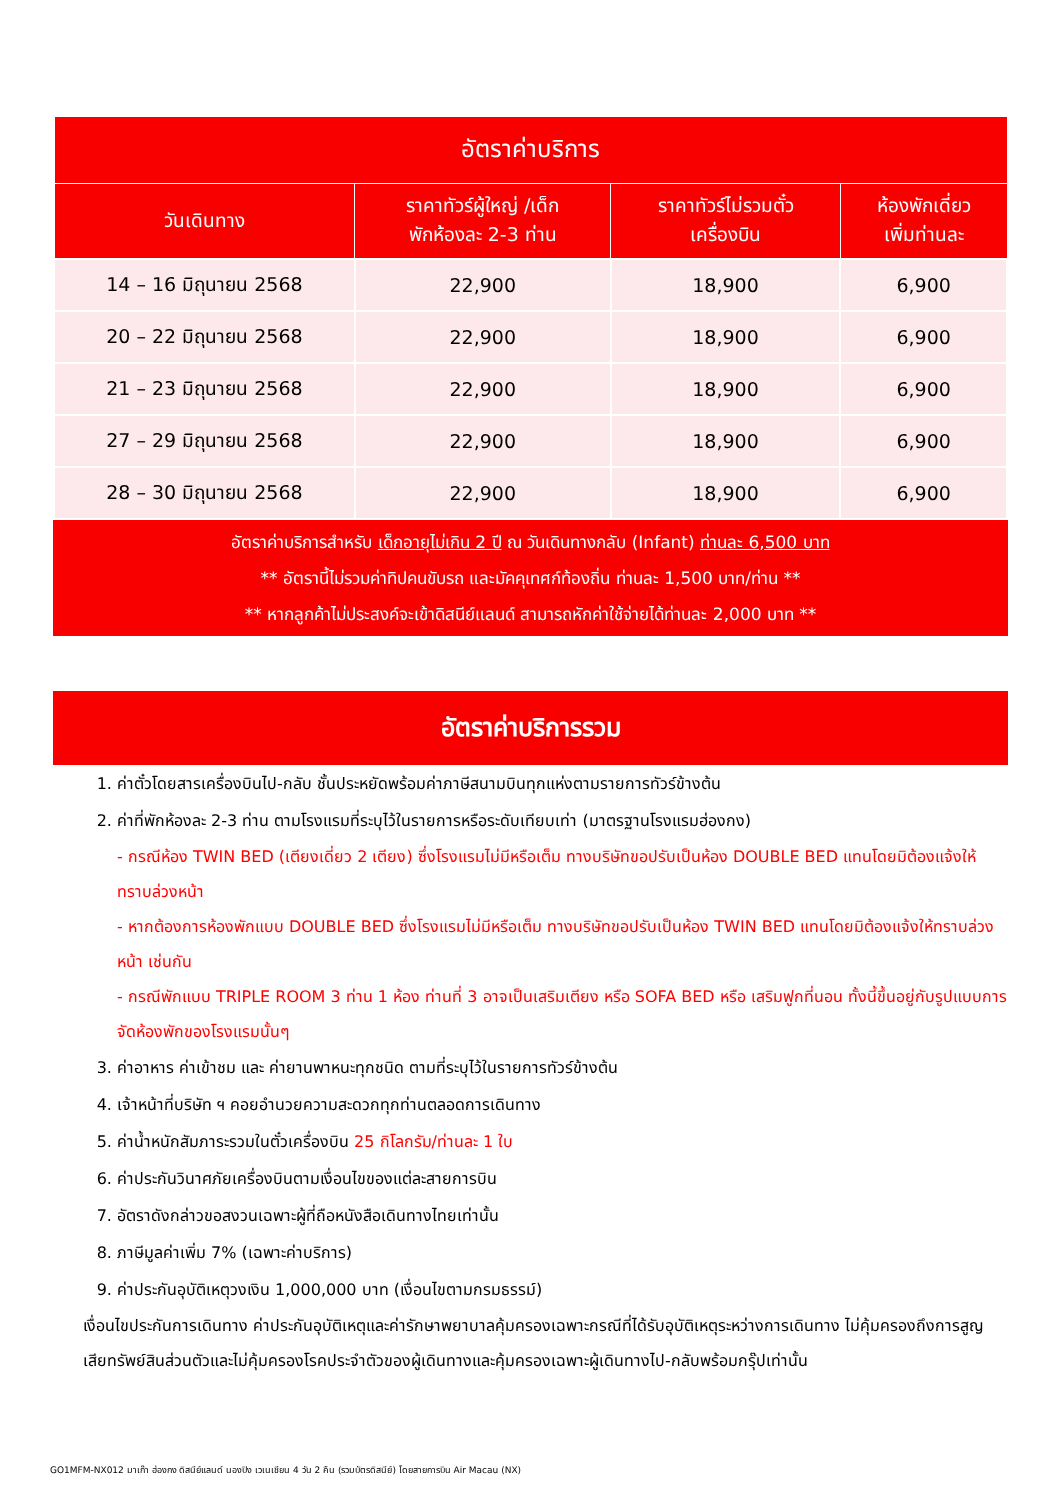| อัตราค่าบริการ | | | |
| --- | --- | --- | --- |
| วันเดินทาง | ราคาทัวร์ผู้ใหญ่ /เด็ก พักห้องละ 2-3 ท่าน | ราคาทัวร์ไม่รวมตั๋ว เครื่องบิน | ห้องพักเดี่ยว เพิ่มท่านละ |
| 14 – 16 มิถุนายน 2568 | 22,900 | 18,900 | 6,900 |
| 20 – 22 มิถุนายน 2568 | 22,900 | 18,900 | 6,900 |
| 21 – 23 มิถุนายน 2568 | 22,900 | 18,900 | 6,900 |
| 27 – 29 มิถุนายน 2568 | 22,900 | 18,900 | 6,900 |
| 28 – 30 มิถุนายน 2568 | 22,900 | 18,900 | 6,900 |
อัตราค่าบริการสำหรับ เด็กอายุไม่เกิน 2 ปี ณ วันเดินทางกลับ (Infant) ท่านละ 6,500 บาท
** อัตรานี้ไม่รวมค่าทิปคนขับรถ และมัคคุเทศก์ท้องถิ่น ท่านละ 1,500 บาท/ท่าน **
** หากลูกค้าไม่ประสงค์จะเข้าดิสนีย์แลนด์ สามารถหักค่าใช้จ่ายได้ท่านละ 2,000 บาท **
อัตราค่าบริการรวม
1. ค่าตั๋วโดยสารเครื่องบินไป-กลับ ชั้นประหยัดพร้อมค่าภาษีสนามบินทุกแห่งตามรายการทัวร์ข้างต้น
2. ค่าที่พักห้องละ 2-3 ท่าน ตามโรงแรมที่ระบุไว้ในรายการหรือระดับเทียบเท่า (มาตรฐานโรงแรมฮ่องกง)
- กรณีห้อง TWIN BED (เตียงเดี่ยว 2 เตียง) ซึ่งโรงแรมไม่มีหรือเต็ม ทางบริษัทขอปรับเป็นห้อง DOUBLE BED แทนโดยมิต้องแจ้งให้ทราบล่วงหน้า
- หากต้องการห้องพักแบบ DOUBLE BED ซึ่งโรงแรมไม่มีหรือเต็ม ทางบริษัทขอปรับเป็นห้อง TWIN BED แทนโดยมิต้องแจ้งให้ทราบล่วงหน้า เช่นกัน
- กรณีพักแบบ TRIPLE ROOM 3 ท่าน 1 ห้อง ท่านที่ 3 อาจเป็นเสริมเตียง หรือ SOFA BED หรือ เสริมฟูกที่นอน ทั้งนี้ขึ้นอยู่กับรูปแบบการจัดห้องพักของโรงแรมนั้นๆ
3. ค่าอาหาร ค่าเข้าชม และ ค่ายานพาหนะทุกชนิด ตามที่ระบุไว้ในรายการทัวร์ข้างต้น
4. เจ้าหน้าที่บริษัท ฯ คอยอำนวยความสะดวกทุกท่านตลอดการเดินทาง
5. ค่าน้ำหนักสัมภาระรวมในตั๋วเครื่องบิน 25 กิโลกรัม/ท่านละ 1 ใบ
6. ค่าประกันวินาศภัยเครื่องบินตามเงื่อนไขของแต่ละสายการบิน
7. อัตราดังกล่าวขอสงวนเฉพาะผู้ที่ถือหนังสือเดินทางไทยเท่านั้น
8. ภาษีมูลค่าเพิ่ม 7% (เฉพาะค่าบริการ)
9. ค่าประกันอุบัติเหตุวงเงิน 1,000,000 บาท (เงื่อนไขตามกรมธรรม์)
เงื่อนไขประกันการเดินทาง ค่าประกันอุบัติเหตุและค่ารักษาพยาบาลคุ้มครองเฉพาะกรณีที่ได้รับอุบัติเหตุระหว่างการเดินทาง ไม่คุ้มครองถึงการสูญเสียทรัพย์สินส่วนตัวและไม่คุ้มครองโรคประจำตัวของผู้เดินทางและคุ้มครองเฉพาะผู้เดินทางไป-กลับพร้อมกรุ๊ปเท่านั้น
GO1MFM-NX012 มาเก๊า ฮ่องกง ดิสนีย์แลนด์ นองปิง เวเนเชียน 4 วัน 2 คืน (รวมบัตรดิสนีย์) โดยสายการบิน Air Macau (NX)